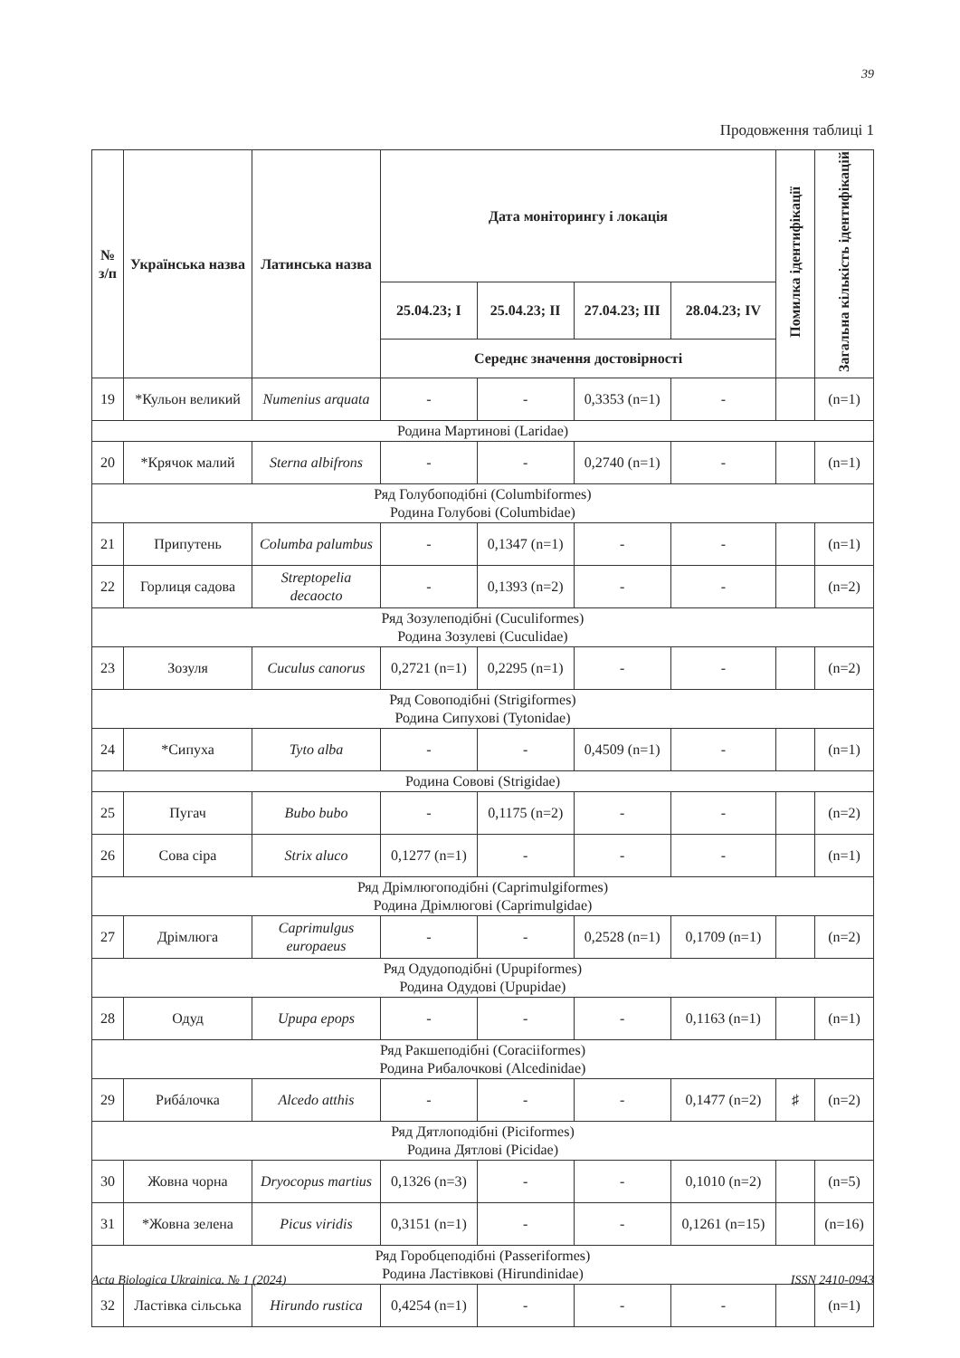39
Продовження таблиці 1
| № з/п | Українська назва | Латинська назва | Дата моніторингу і локація | | | | Помилка ідентифікації | Загальна кількість ідентифікацій |
| --- | --- | --- | --- | --- | --- | --- | --- | --- |
| | | | 25.04.23; I | 25.04.23; II | 27.04.23; III | 28.04.23; IV | | |
| | | | Середнє значення достовірності | | | | | |
| 19 | *Кульон великий | Numenius arquata | - | - | 0,3353 (n=1) | - | | (n=1) |
| Родина Мартинові (Laridae) | | | | | | | | |
| 20 | *Крячок малий | Sterna albifrons | - | - | 0,2740 (n=1) | - | | (n=1) |
| Ряд Голубоподібні (Columbiformes) Родина Голубові (Columbidae) | | | | | | | | |
| 21 | Припутень | Columba palumbus | - | 0,1347 (n=1) | - | - | | (n=1) |
| 22 | Горлиця садова | Streptopelia decaocto | - | 0,1393 (n=2) | - | - | | (n=2) |
| Ряд Зозулеподібні (Cuculiformes) Родина Зозулеві (Cuculidae) | | | | | | | | |
| 23 | Зозуля | Cuculus canorus | 0,2721 (n=1) | 0,2295 (n=1) | - | - | | (n=2) |
| Ряд Совоподібні (Strigiformes) Родина Сипухові (Tytonidae) | | | | | | | | |
| 24 | *Сипуха | Tyto alba | - | - | 0,4509 (n=1) | - | | (n=1) |
| Родина Совові (Strigidae) | | | | | | | | |
| 25 | Пугач | Bubo bubo | - | 0,1175 (n=2) | - | - | | (n=2) |
| 26 | Сова сіра | Strix aluco | 0,1277 (n=1) | - | - | - | | (n=1) |
| Ряд Дрімлюгоподібні (Caprimulgiformes) Родина Дрімлюгові (Caprimulgidae) | | | | | | | | |
| 27 | Дрімлюга | Caprimulgus europaeus | - | - | 0,2528 (n=1) | 0,1709 (n=1) | | (n=2) |
| Ряд Одудоподібні (Upupiformes) Родина Одудові (Upupidae) | | | | | | | | |
| 28 | Одуд | Upupa epops | - | - | - | 0,1163 (n=1) | | (n=1) |
| Ряд Ракшеподібні (Coraciiformes) Родина Рибалочкові (Alcedinidae) | | | | | | | | |
| 29 | Рибáлочка | Alcedo atthis | - | - | - | 0,1477 (n=2) | ♯ | (n=2) |
| Ряд Дятлоподібні (Piciformes) Родина Дятлові (Picidae) | | | | | | | | |
| 30 | Жовна чорна | Dryocopus martius | 0,1326 (n=3) | - | - | 0,1010 (n=2) | | (n=5) |
| 31 | *Жовна зелена | Picus viridis | 0,3151 (n=1) | - | - | 0,1261 (n=15) | | (n=16) |
| Ряд Горобцеподібні (Passeriformes) Родина Ластівкові (Hirundinidae) | | | | | | | | |
| 32 | Ластівка сільська | Hirundo rustica | 0,4254 (n=1) | - | - | - | | (n=1) |
Acta Biologica Ukrainica. № 1 (2024) ISSN 2410-0943